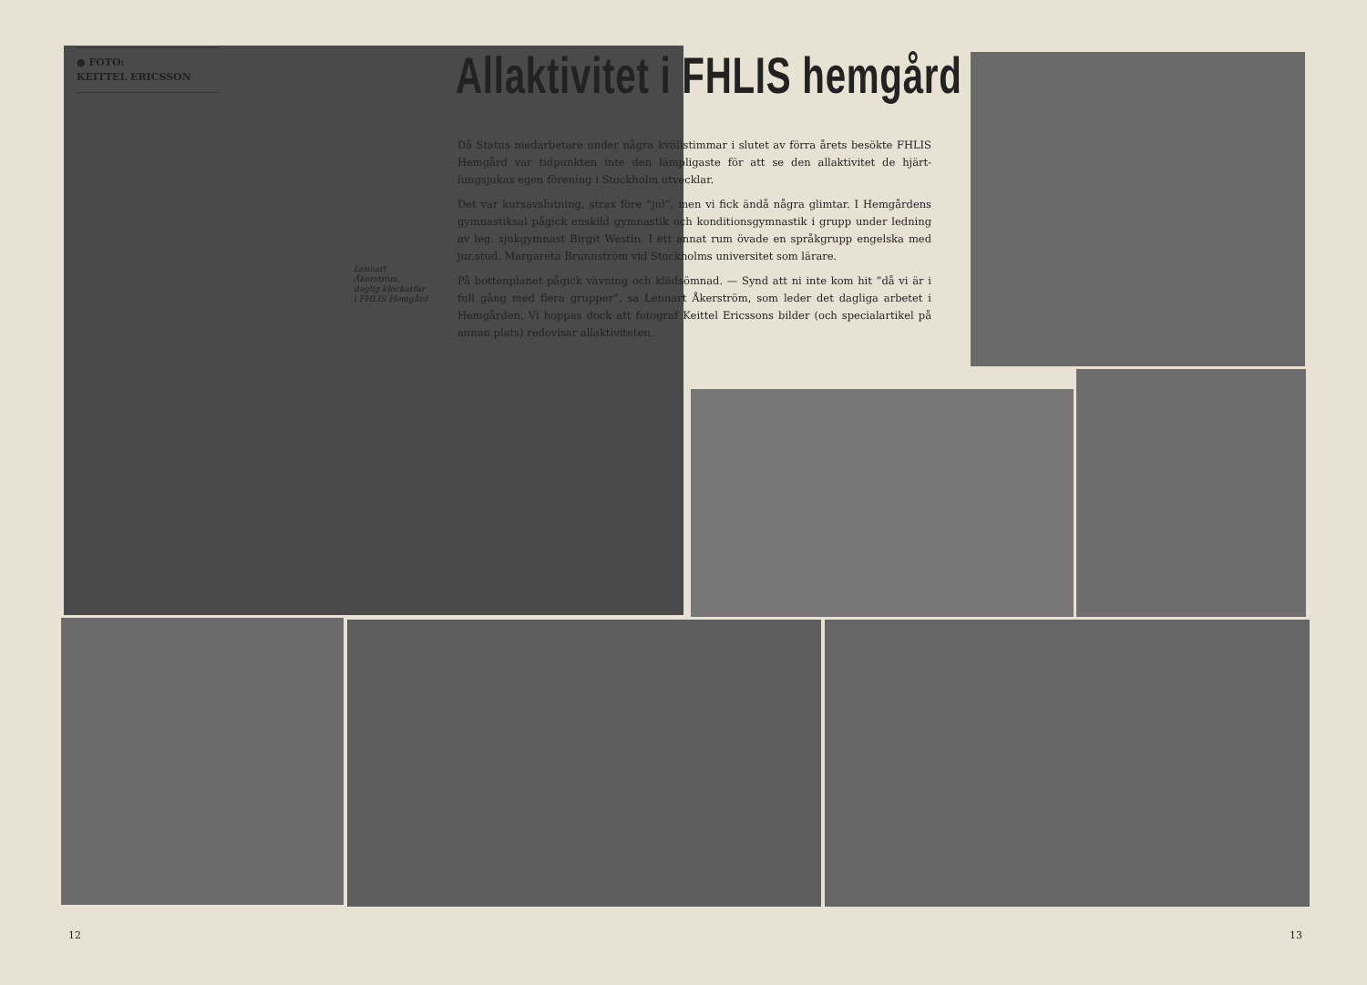● FOTO:
KEITTEL ERICSSON
Allaktivitet i FHLIS hemgård
Då Status medarbetare under några kvällstimmar i slutet av förra årets besökte FHLIS Hemgård var tidpunkten inte den lämpligaste för att se den allaktivitet de hjärt- lungsjukas egen förening i Stockholm utvecklar.
Det var kursavslutning, strax före ”jul”, men vi fick ändå några glimtar. I Hemgårdens gymnastiksal pågick enskild gymnastik och konditionsgymnastik i grupp under ledning av leg. sjukgymnast Birgit Westin. I ett annat rum övade en språkgrupp engelska med jur.stud. Margareta Brunnström vid Stockholms universitet som lärare.
På bottenplanet pågick vävning och klädsömnad. — Synd att ni inte kom hit ”då vi är i full gång med flera grupper”, sa Lennart Åkerström, som leder det dagliga arbetet i Hemgården. Vi hoppas dock att fotograf Keittel Ericssons bilder (och specialartikel på annan plats) redovisar allaktiviteten.
Lennart
Åkerström,
daglig klockarfar
i FHLIS Hemgård
12 13